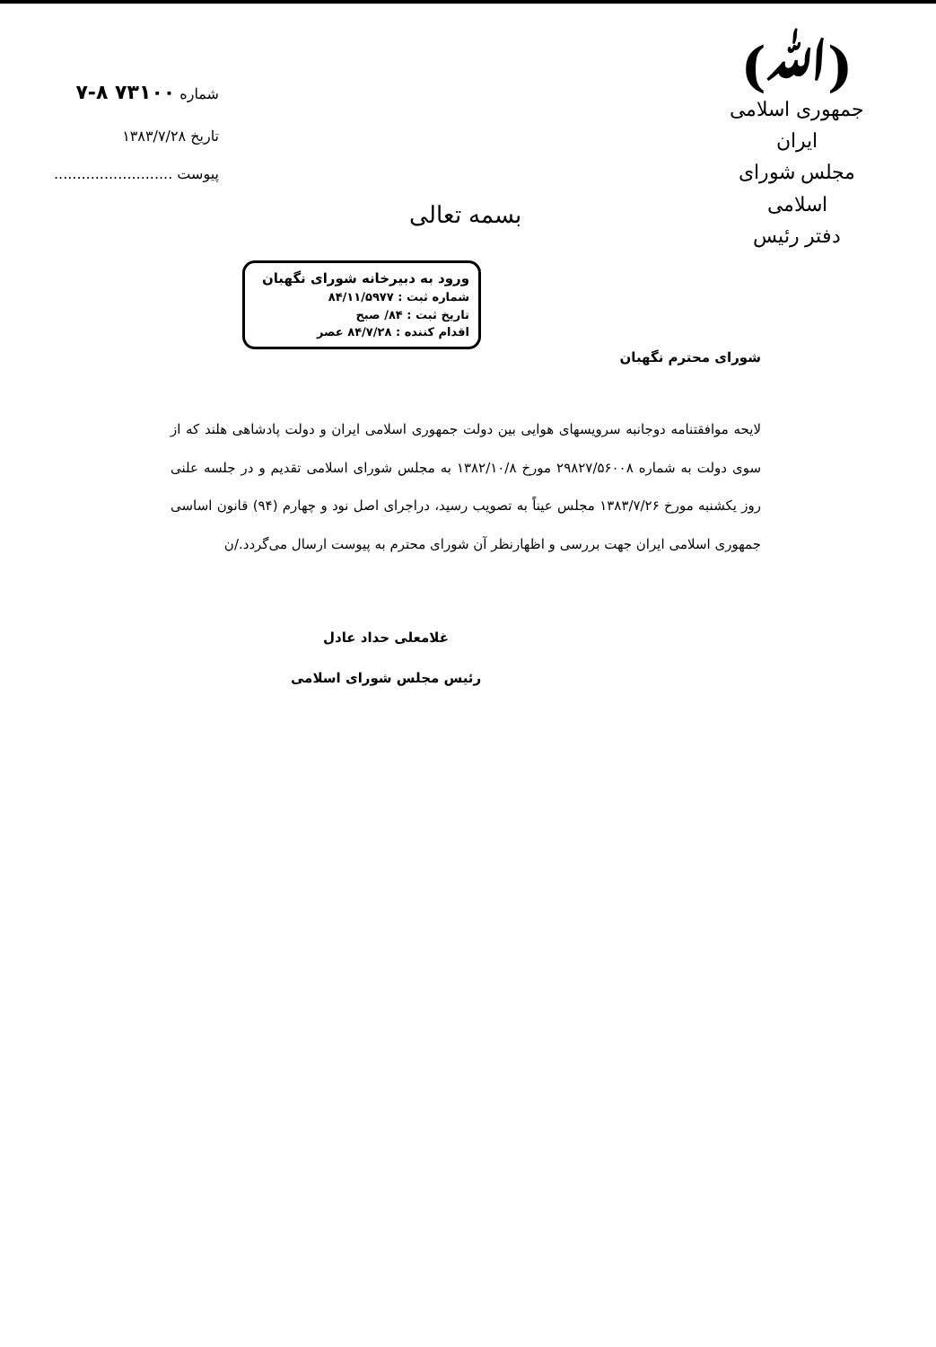(ﷲ)
جمهوری اسلامی ایران
مجلس شورای اسلامی
دفتر رئیس
بسمه تعالی
شماره ۷۳۱۰۰ ۸-۷
تاریخ ۱۳۸۳/۷/۲۸
پیوست ..........................
ورود به دبیرخانه شورای نگهبان
شماره ثبت : ۸۴/۱۱/۵۹۷۷
تاریخ ثبت : ۸۴/ صبح
اقدام کننده : ۸۴/۷/۲۸ عصر
شورای محترم نگهبان
لایحه موافقتنامه دوجانبه سرویسهای هوایی بین دولت جمهوری اسلامی ایران و دولت پادشاهی هلند که از سوی دولت به شماره ۲۹۸۲۷/۵۶۰۰۸ مورخ ۱۳۸۲/۱۰/۸ به مجلس شورای اسلامی تقدیم و در جلسه علنی روز یکشنبه مورخ ۱۳۸۳/۷/۲۶ مجلس عیناً به تصویب رسید، دراجرای اصل نود و چهارم (۹۴) قانون اساسی جمهوری اسلامی ایران جهت بررسی و اظهارنظر آن شورای محترم به پیوست ارسال می‌گردد./ن
غلامعلی حداد عادل
رئیس مجلس شورای اسلامی